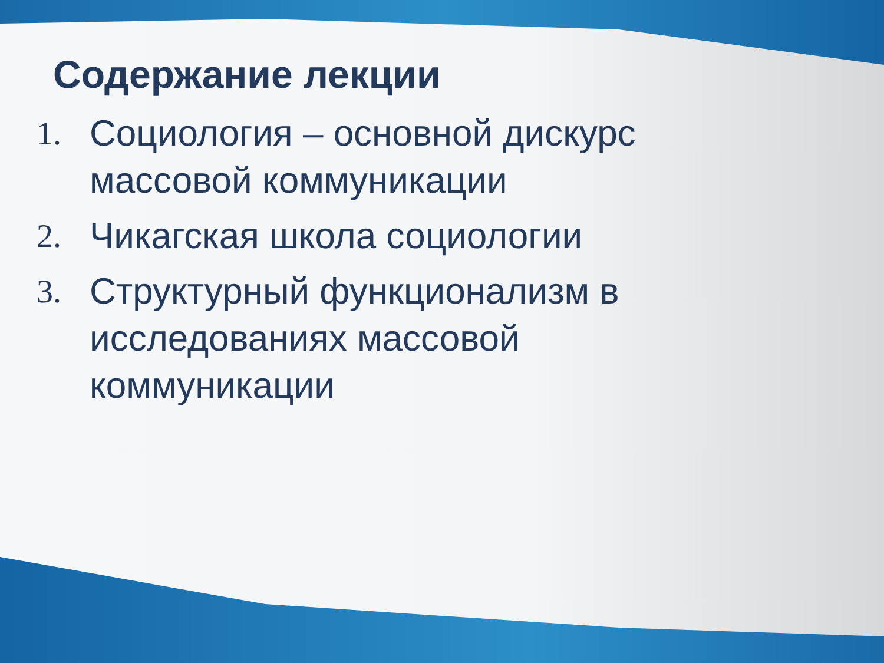Содержание лекции
1. Социология – основной дискурс массовой коммуникации
2. Чикагская школа социологии
3. Структурный функционализм в исследованиях массовой коммуникации